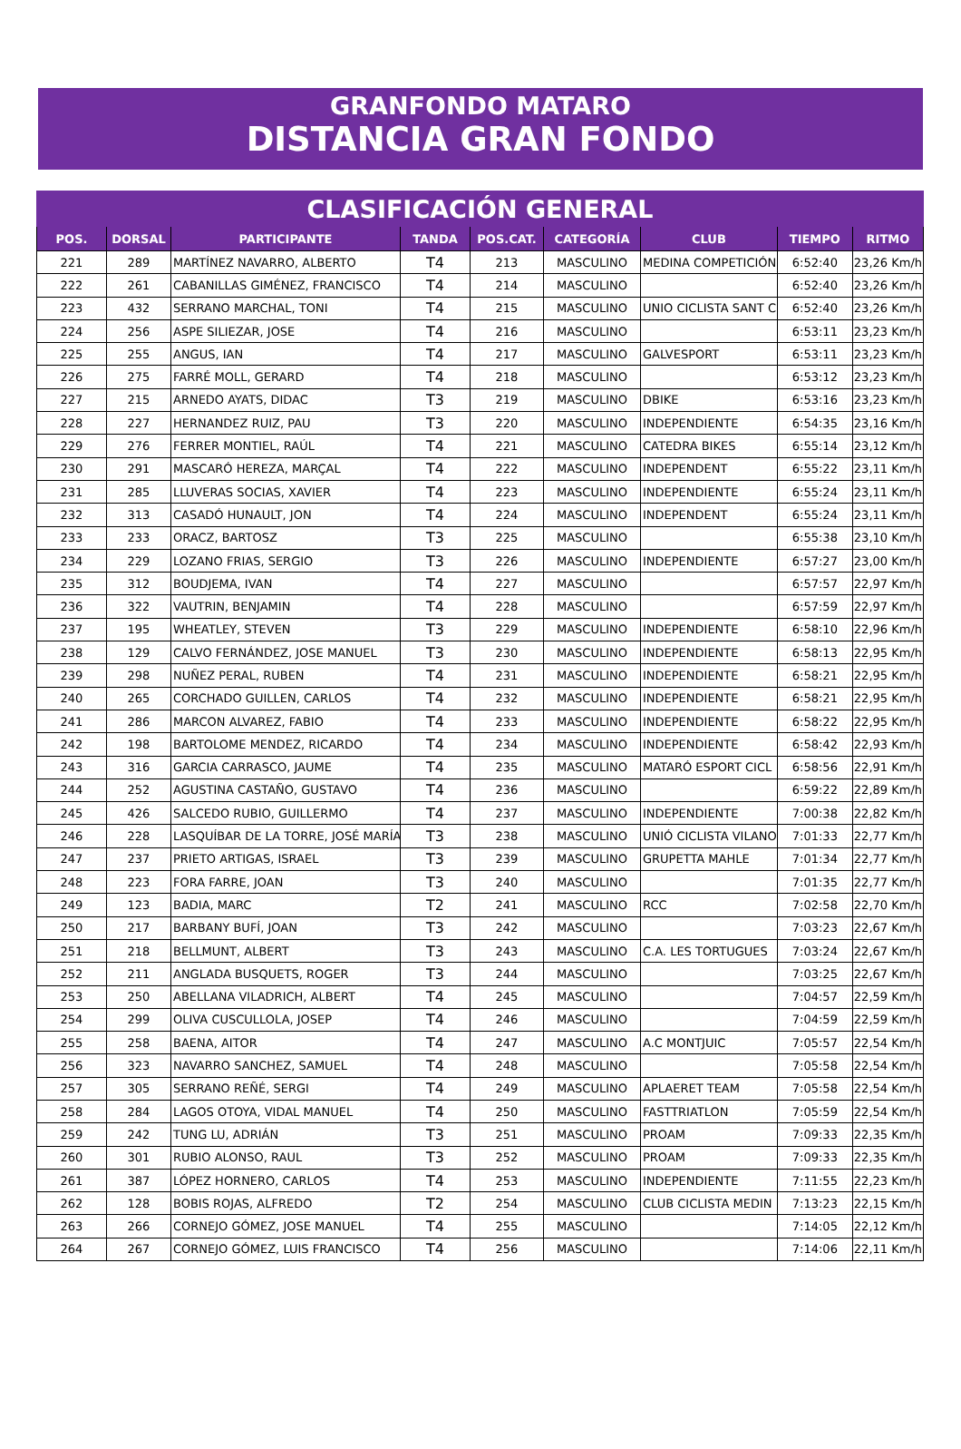GRANFONDO MATARO
DISTANCIA GRAN FONDO
| CLASIFICACIÓN GENERAL | | | | | | | | |
| --- | --- | --- | --- | --- | --- | --- | --- | --- |
| POS. | DORSAL | PARTICIPANTE | TANDA | POS.CAT. | CATEGORÍA | CLUB | TIEMPO | RITMO |
| 221 | 289 | MARTÍNEZ NAVARRO, ALBERTO | T4 | 213 | MASCULINO | MEDINA COMPETICIÓN | 6:52:40 | 23,26 Km/h |
| 222 | 261 | CABANILLAS GIMÉNEZ, FRANCISCO | T4 | 214 | MASCULINO | | 6:52:40 | 23,26 Km/h |
| 223 | 432 | SERRANO MARCHAL, TONI | T4 | 215 | MASCULINO | UNIO CICLISTA SANT C | 6:52:40 | 23,26 Km/h |
| 224 | 256 | ASPE SILIEZAR, JOSE | T4 | 216 | MASCULINO | | 6:53:11 | 23,23 Km/h |
| 225 | 255 | ANGUS, IAN | T4 | 217 | MASCULINO | GALVESPORT | 6:53:11 | 23,23 Km/h |
| 226 | 275 | FARRÉ MOLL, GERARD | T4 | 218 | MASCULINO | | 6:53:12 | 23,23 Km/h |
| 227 | 215 | ARNEDO AYATS, DIDAC | T3 | 219 | MASCULINO | DBIKE | 6:53:16 | 23,23 Km/h |
| 228 | 227 | HERNANDEZ RUIZ, PAU | T3 | 220 | MASCULINO | INDEPENDIENTE | 6:54:35 | 23,16 Km/h |
| 229 | 276 | FERRER MONTIEL, RAÚL | T4 | 221 | MASCULINO | CATEDRA BIKES | 6:55:14 | 23,12 Km/h |
| 230 | 291 | MASCARÓ HEREZA, MARÇAL | T4 | 222 | MASCULINO | INDEPENDENT | 6:55:22 | 23,11 Km/h |
| 231 | 285 | LLUVERAS SOCIAS, XAVIER | T4 | 223 | MASCULINO | INDEPENDIENTE | 6:55:24 | 23,11 Km/h |
| 232 | 313 | CASADÓ HUNAULT, JON | T4 | 224 | MASCULINO | INDEPENDENT | 6:55:24 | 23,11 Km/h |
| 233 | 233 | ORACZ, BARTOSZ | T3 | 225 | MASCULINO | | 6:55:38 | 23,10 Km/h |
| 234 | 229 | LOZANO FRIAS, SERGIO | T3 | 226 | MASCULINO | INDEPENDIENTE | 6:57:27 | 23,00 Km/h |
| 235 | 312 | BOUDJEMA, IVAN | T4 | 227 | MASCULINO | | 6:57:57 | 22,97 Km/h |
| 236 | 322 | VAUTRIN, BENJAMIN | T4 | 228 | MASCULINO | | 6:57:59 | 22,97 Km/h |
| 237 | 195 | WHEATLEY, STEVEN | T3 | 229 | MASCULINO | INDEPENDIENTE | 6:58:10 | 22,96 Km/h |
| 238 | 129 | CALVO FERNÁNDEZ, JOSE MANUEL | T3 | 230 | MASCULINO | INDEPENDIENTE | 6:58:13 | 22,95 Km/h |
| 239 | 298 | NUÑEZ PERAL, RUBEN | T4 | 231 | MASCULINO | INDEPENDIENTE | 6:58:21 | 22,95 Km/h |
| 240 | 265 | CORCHADO GUILLEN, CARLOS | T4 | 232 | MASCULINO | INDEPENDIENTE | 6:58:21 | 22,95 Km/h |
| 241 | 286 | MARCON ALVAREZ, FABIO | T4 | 233 | MASCULINO | INDEPENDIENTE | 6:58:22 | 22,95 Km/h |
| 242 | 198 | BARTOLOME MENDEZ, RICARDO | T4 | 234 | MASCULINO | INDEPENDIENTE | 6:58:42 | 22,93 Km/h |
| 243 | 316 | GARCIA CARRASCO, JAUME | T4 | 235 | MASCULINO | MATARÓ ESPORT CICL | 6:58:56 | 22,91 Km/h |
| 244 | 252 | AGUSTINA CASTAÑO, GUSTAVO | T4 | 236 | MASCULINO | | 6:59:22 | 22,89 Km/h |
| 245 | 426 | SALCEDO RUBIO, GUILLERMO | T4 | 237 | MASCULINO | INDEPENDIENTE | 7:00:38 | 22,82 Km/h |
| 246 | 228 | LASQUÍBAR DE LA TORRE, JOSÉ MARÍA | T3 | 238 | MASCULINO | UNIÓ CICLISTA VILANO | 7:01:33 | 22,77 Km/h |
| 247 | 237 | PRIETO ARTIGAS, ISRAEL | T3 | 239 | MASCULINO | GRUPETTA MAHLE | 7:01:34 | 22,77 Km/h |
| 248 | 223 | FORA FARRE, JOAN | T3 | 240 | MASCULINO | | 7:01:35 | 22,77 Km/h |
| 249 | 123 | BADIA, MARC | T2 | 241 | MASCULINO | RCC | 7:02:58 | 22,70 Km/h |
| 250 | 217 | BARBANY BUFÍ, JOAN | T3 | 242 | MASCULINO | | 7:03:23 | 22,67 Km/h |
| 251 | 218 | BELLMUNT, ALBERT | T3 | 243 | MASCULINO | C.A. LES TORTUGUES | 7:03:24 | 22,67 Km/h |
| 252 | 211 | ANGLADA BUSQUETS, ROGER | T3 | 244 | MASCULINO | | 7:03:25 | 22,67 Km/h |
| 253 | 250 | ABELLANA VILADRICH, ALBERT | T4 | 245 | MASCULINO | | 7:04:57 | 22,59 Km/h |
| 254 | 299 | OLIVA CUSCULLOLA, JOSEP | T4 | 246 | MASCULINO | | 7:04:59 | 22,59 Km/h |
| 255 | 258 | BAENA, AITOR | T4 | 247 | MASCULINO | A.C MONTJUIC | 7:05:57 | 22,54 Km/h |
| 256 | 323 | NAVARRO SANCHEZ, SAMUEL | T4 | 248 | MASCULINO | | 7:05:58 | 22,54 Km/h |
| 257 | 305 | SERRANO REÑÉ, SERGI | T4 | 249 | MASCULINO | APLAERET TEAM | 7:05:58 | 22,54 Km/h |
| 258 | 284 | LAGOS OTOYA, VIDAL MANUEL | T4 | 250 | MASCULINO | FASTTRIATLON | 7:05:59 | 22,54 Km/h |
| 259 | 242 | TUNG LU, ADRIÁN | T3 | 251 | MASCULINO | PROAM | 7:09:33 | 22,35 Km/h |
| 260 | 301 | RUBIO ALONSO, RAUL | T3 | 252 | MASCULINO | PROAM | 7:09:33 | 22,35 Km/h |
| 261 | 387 | LÓPEZ HORNERO, CARLOS | T4 | 253 | MASCULINO | INDEPENDIENTE | 7:11:55 | 22,23 Km/h |
| 262 | 128 | BOBIS ROJAS, ALFREDO | T2 | 254 | MASCULINO | CLUB CICLISTA MEDIN | 7:13:23 | 22,15 Km/h |
| 263 | 266 | CORNEJO GÓMEZ, JOSE MANUEL | T4 | 255 | MASCULINO | | 7:14:05 | 22,12 Km/h |
| 264 | 267 | CORNEJO GÓMEZ, LUIS FRANCISCO | T4 | 256 | MASCULINO | | 7:14:06 | 22,11 Km/h |